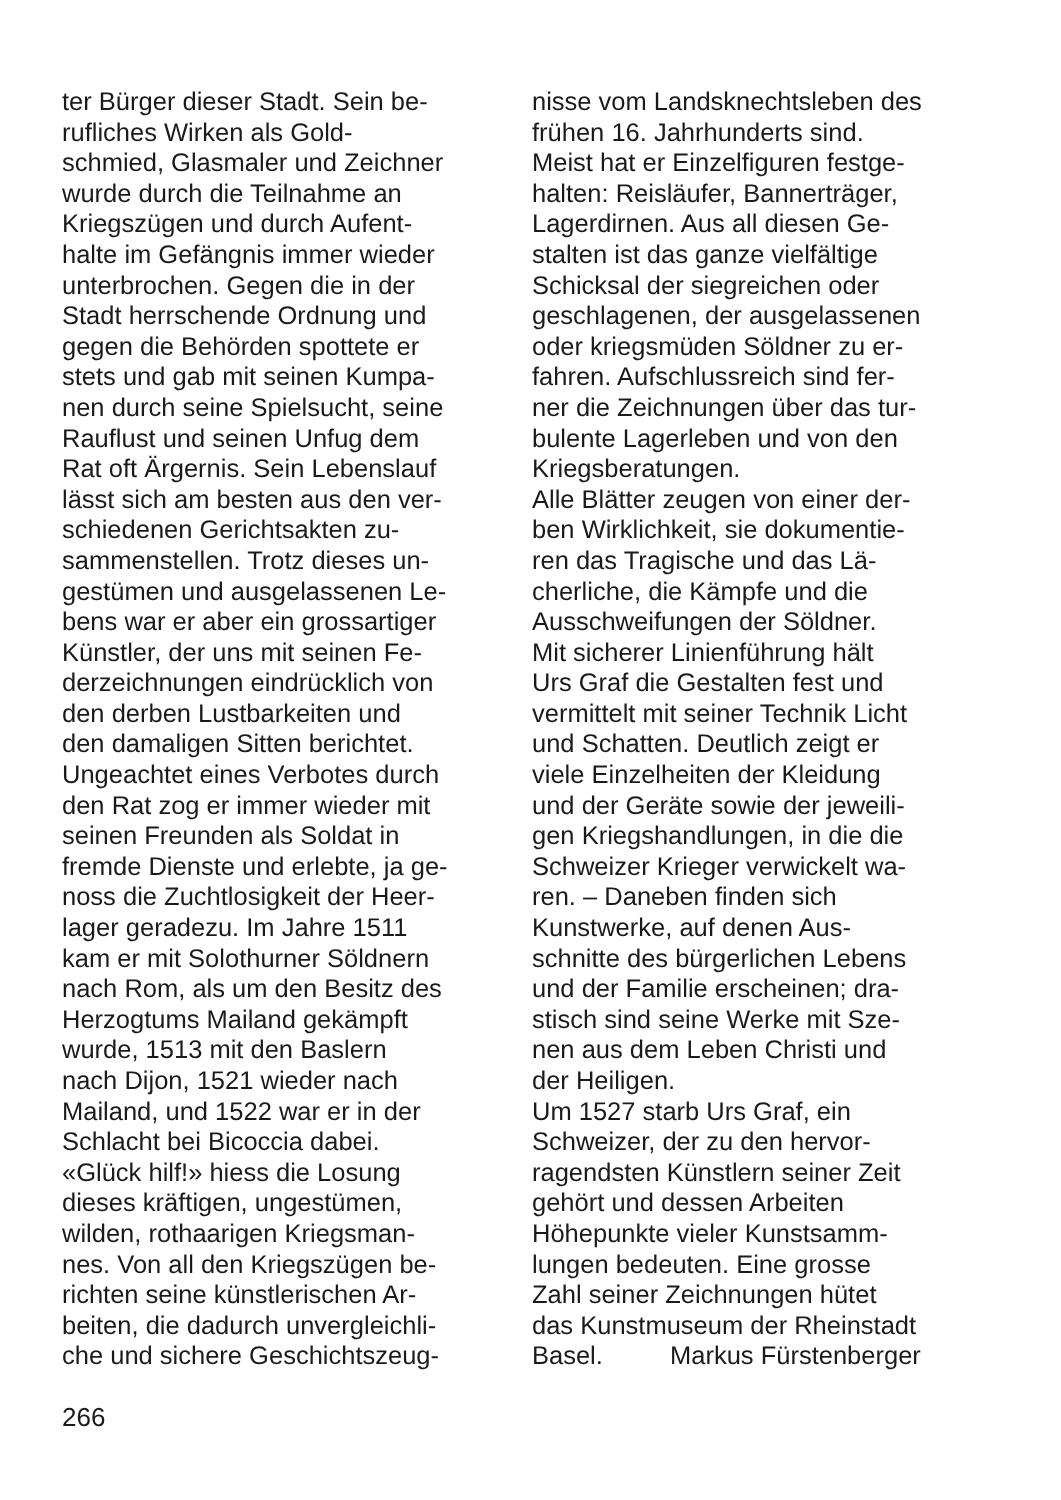ter Bürger dieser Stadt. Sein be-
rufliches Wirken als Gold-
schmied, Glasmaler und Zeichner
wurde durch die Teilnahme an
Kriegszügen und durch Aufent-
halte im Gefängnis immer wieder
unterbrochen. Gegen die in der
Stadt herrschende Ordnung und
gegen die Behörden spottete er
stets und gab mit seinen Kumpa-
nen durch seine Spielsucht, seine
Rauflust und seinen Unfug dem
Rat oft Ärgernis. Sein Lebenslauf
lässt sich am besten aus den ver-
schiedenen Gerichtsakten zu-
sammenstellen. Trotz dieses un-
gestümen und ausgelassenen Le-
bens war er aber ein grossartiger
Künstler, der uns mit seinen Fe-
derzeichnungen eindrücklich von
den derben Lustbarkeiten und
den damaligen Sitten berichtet.
Ungeachtet eines Verbotes durch
den Rat zog er immer wieder mit
seinen Freunden als Soldat in
fremde Dienste und erlebte, ja ge-
noss die Zuchtlosigkeit der Heer-
lager geradezu. Im Jahre 1511
kam er mit Solothurner Söldnern
nach Rom, als um den Besitz des
Herzogtums Mailand gekämpft
wurde, 1513 mit den Baslern
nach Dijon, 1521 wieder nach
Mailand, und 1522 war er in der
Schlacht bei Bicoccia dabei.
«Glück hilf!» hiess die Losung
dieses kräftigen, ungestümen,
wilden, rothaarigen Kriegsman-
nes. Von all den Kriegszügen be-
richten seine künstlerischen Ar-
beiten, die dadurch unvergleichli-
che und sichere Geschichtszeug-
nisse vom Landsknechtsleben des
frühen 16. Jahrhunderts sind.
Meist hat er Einzelfiguren festge-
halten: Reisläufer, Bannerträger,
Lagerdirnen. Aus all diesen Ge-
stalten ist das ganze vielfältige
Schicksal der siegreichen oder
geschlagenen, der ausgelassenen
oder kriegsmüden Söldner zu er-
fahren. Aufschlussreich sind fer-
ner die Zeichnungen über das tur-
bulente Lagerleben und von den
Kriegsberatungen.
Alle Blätter zeugen von einer der-
ben Wirklichkeit, sie dokumentie-
ren das Tragische und das Lä-
cherliche, die Kämpfe und die
Ausschweifungen der Söldner.
Mit sicherer Linienführung hält
Urs Graf die Gestalten fest und
vermittelt mit seiner Technik Licht
und Schatten. Deutlich zeigt er
viele Einzelheiten der Kleidung
und der Geräte sowie der jeweili-
gen Kriegshandlungen, in die die
Schweizer Krieger verwickelt wa-
ren. – Daneben finden sich
Kunstwerke, auf denen Aus-
schnitte des bürgerlichen Lebens
und der Familie erscheinen; dra-
stisch sind seine Werke mit Sze-
nen aus dem Leben Christi und
der Heiligen.
Um 1527 starb Urs Graf, ein
Schweizer, der zu den hervor-
ragendsten Künstlern seiner Zeit
gehört und dessen Arbeiten
Höhepunkte vieler Kunstsamm-
lungen bedeuten. Eine grosse
Zahl seiner Zeichnungen hütet
das Kunstmuseum der Rheinstadt
Basel. Markus Fürstenberger
266